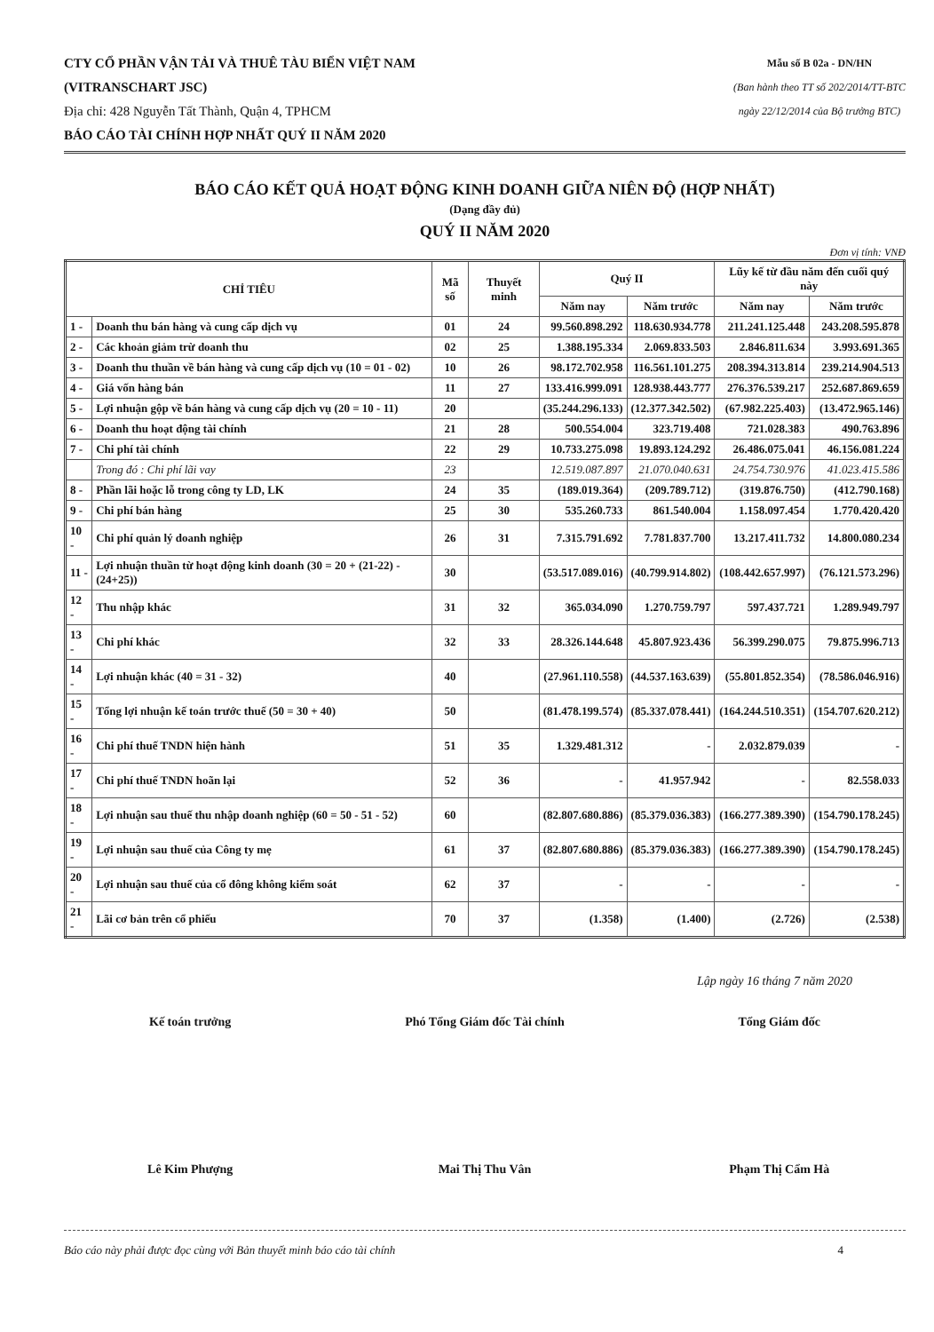CTY CỔ PHẦN VẬN TẢI VÀ THUÊ TÀU BIỂN VIỆT NAM
(VITRANSCHART JSC)
Địa chỉ: 428 Nguyễn Tất Thành, Quận 4, TPHCM
BÁO CÁO TÀI CHÍNH HỢP NHẤT QUÝ II NĂM 2020
Mẫu số B 02a - DN/HN
(Ban hành theo TT số 202/2014/TT-BTC
ngày 22/12/2014 của Bộ trưởng BTC)
BÁO CÁO KẾT QUẢ HOẠT ĐỘNG KINH DOANH GIỮA NIÊN ĐỘ (HỢP NHẤT)
(Dạng đầy đủ)
QUÝ II NĂM 2020
Đơn vị tính: VNĐ
| CHỈ TIÊU | | Mã số | Thuyết minh | Quý II | | Lũy kế từ đầu năm đến cuối quý này | |
| --- | --- | --- | --- | --- | --- | --- | --- |
| | | | | Năm nay | Năm trước | Năm nay | Năm trước |
| 1 - | Doanh thu bán hàng và cung cấp dịch vụ | 01 | 24 | 99.560.898.292 | 118.630.934.778 | 211.241.125.448 | 243.208.595.878 |
| 2 - | Các khoản giảm trừ doanh thu | 02 | 25 | 1.388.195.334 | 2.069.833.503 | 2.846.811.634 | 3.993.691.365 |
| 3 - | Doanh thu thuần về bán hàng và cung cấp dịch vụ (10 = 01 - 02) | 10 | 26 | 98.172.702.958 | 116.561.101.275 | 208.394.313.814 | 239.214.904.513 |
| 4 - | Giá vốn hàng bán | 11 | 27 | 133.416.999.091 | 128.938.443.777 | 276.376.539.217 | 252.687.869.659 |
| 5 - | Lợi nhuận gộp về bán hàng và cung cấp dịch vụ (20 = 10 - 11) | 20 | | (35.244.296.133) | (12.377.342.502) | (67.982.225.403) | (13.472.965.146) |
| 6 - | Doanh thu hoạt động tài chính | 21 | 28 | 500.554.004 | 323.719.408 | 721.028.383 | 490.763.896 |
| 7 - | Chi phí tài chính | 22 | 29 | 10.733.275.098 | 19.893.124.292 | 26.486.075.041 | 46.156.081.224 |
| | Trong đó : Chi phí lãi vay | 23 | | 12.519.087.897 | 21.070.040.631 | 24.754.730.976 | 41.023.415.586 |
| 8 - | Phần lãi hoặc lỗ trong công ty LD, LK | 24 | 35 | (189.019.364) | (209.789.712) | (319.876.750) | (412.790.168) |
| 9 - | Chi phí bán hàng | 25 | 30 | 535.260.733 | 861.540.004 | 1.158.097.454 | 1.770.420.420 |
| 10 - | Chi phí quản lý doanh nghiệp | 26 | 31 | 7.315.791.692 | 7.781.837.700 | 13.217.411.732 | 14.800.080.234 |
| 11 - | Lợi nhuận thuần từ hoạt động kinh doanh (30 = 20 + (21-22) - (24+25)) | 30 | | (53.517.089.016) | (40.799.914.802) | (108.442.657.997) | (76.121.573.296) |
| 12 - | Thu nhập khác | 31 | 32 | 365.034.090 | 1.270.759.797 | 597.437.721 | 1.289.949.797 |
| 13 - | Chi phí khác | 32 | 33 | 28.326.144.648 | 45.807.923.436 | 56.399.290.075 | 79.875.996.713 |
| 14 - | Lợi nhuận khác (40 = 31 - 32) | 40 | | (27.961.110.558) | (44.537.163.639) | (55.801.852.354) | (78.586.046.916) |
| 15 - | Tổng lợi nhuận kế toán trước thuế (50 = 30 + 40) | 50 | | (81.478.199.574) | (85.337.078.441) | (164.244.510.351) | (154.707.620.212) |
| 16 - | Chi phí thuế TNDN hiện hành | 51 | 35 | 1.329.481.312 | - | 2.032.879.039 | - |
| 17 - | Chi phí thuế TNDN hoãn lại | 52 | 36 | - | 41.957.942 | - | 82.558.033 |
| 18 - | Lợi nhuận sau thuế thu nhập doanh nghiệp (60 = 50 - 51 - 52) | 60 | | (82.807.680.886) | (85.379.036.383) | (166.277.389.390) | (154.790.178.245) |
| 19 - | Lợi nhuận sau thuế của Công ty mẹ | 61 | 37 | (82.807.680.886) | (85.379.036.383) | (166.277.389.390) | (154.790.178.245) |
| 20 - | Lợi nhuận sau thuế của cổ đông không kiểm soát | 62 | 37 | - | - | - | - |
| 21 - | Lãi cơ bản trên cổ phiếu | 70 | 37 | (1.358) | (1.400) | (2.726) | (2.538) |
Lập ngày 16 tháng 7 năm 2020
Kế toán trưởng Phó Tổng Giám đốc Tài chính Tổng Giám đốc
Lê Kim Phượng Mai Thị Thu Vân Phạm Thị Cẩm Hà
Báo cáo này phải được đọc cùng với Bản thuyết minh báo cáo tài chính 4